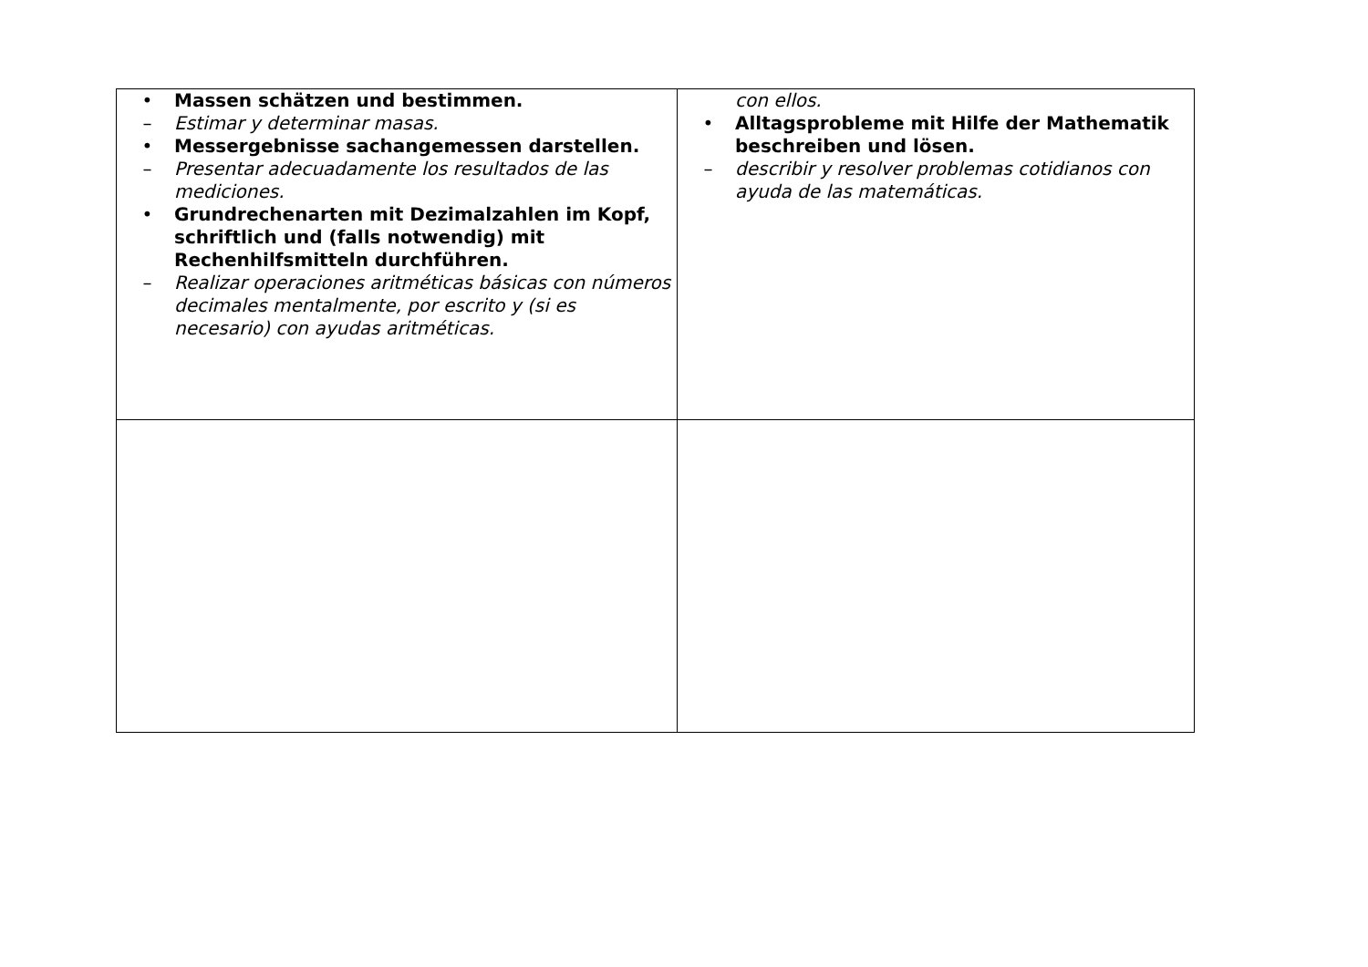| • Massen schätzen und bestimmen. – Estimar y determinar masas. • Messergebnisse sachangemessen darstellen. – Presentar adecuadamente los resultados de las mediciones. • Grundrechenarten mit Dezimalzahlen im Kopf, schriftlich und (falls notwendig) mit Rechenhilfsmitteln durchführen. – Realizar operaciones aritméticas básicas con números decimales mentalmente, por escrito y (si es necesario) con ayudas aritméticas. | con ellos. • Alltagsprobleme mit Hilfe der Mathematik beschreiben und lösen. – describir y resolver problemas cotidianos con ayuda de las matemáticas. |